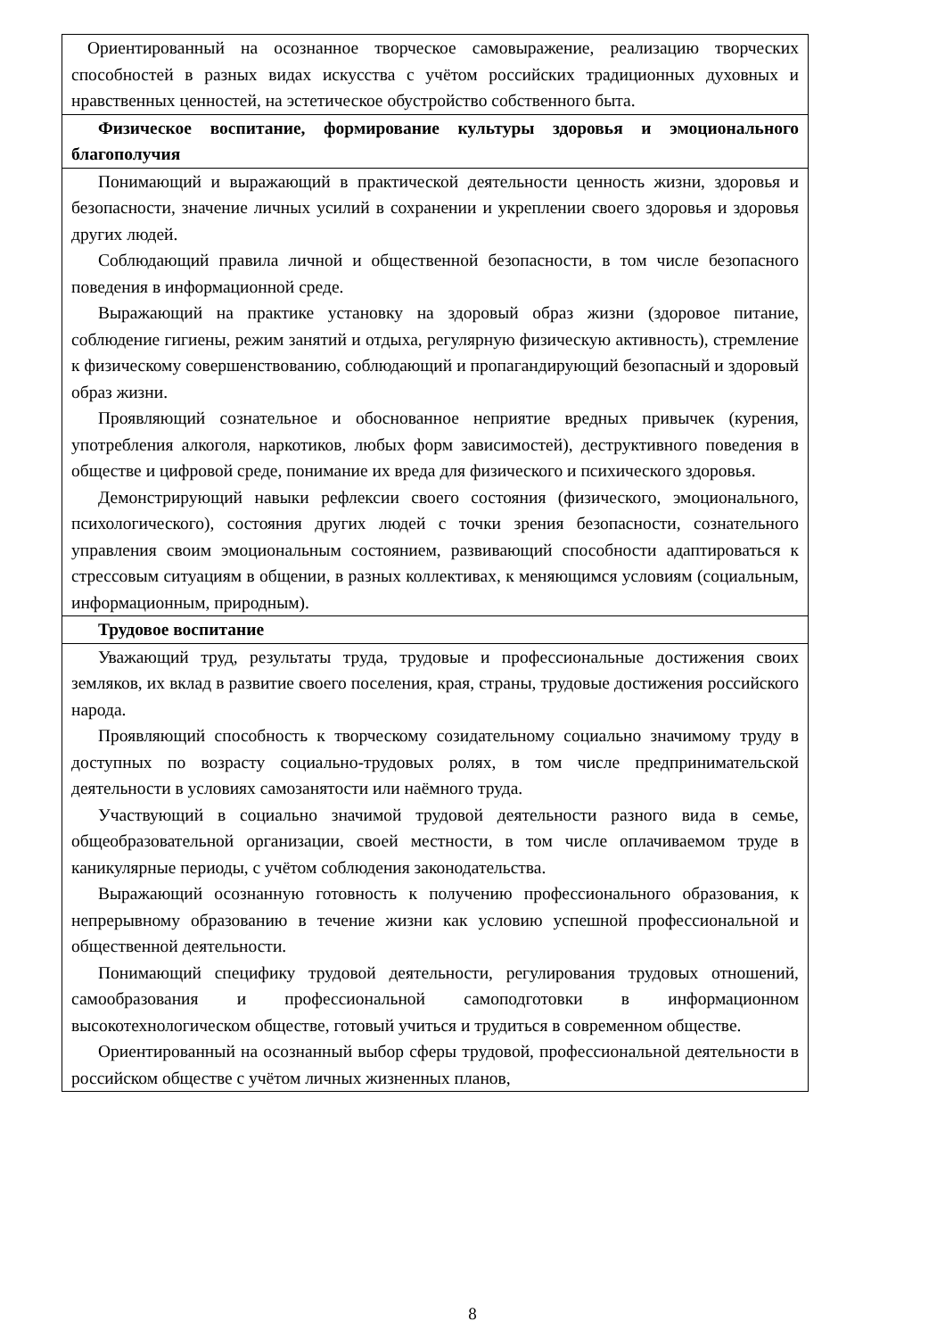| Ориентированный на осознанное творческое самовыражение, реализацию творческих способностей в разных видах искусства с учётом российских традиционных духовных и нравственных ценностей, на эстетическое обустройство собственного быта. |
| Физическое воспитание, формирование культуры здоровья и эмоционального благополучия |
| Понимающий и выражающий в практической деятельности ценность жизни, здоровья и безопасности, значение личных усилий в сохранении и укреплении своего здоровья и здоровья других людей. Соблюдающий правила личной и общественной безопасности, в том числе безопасного поведения в информационной среде. Выражающий на практике установку на здоровый образ жизни (здоровое питание, соблюдение гигиены, режим занятий и отдыха, регулярную физическую активность), стремление к физическому совершенствованию, соблюдающий и пропагандирующий безопасный и здоровый образ жизни. Проявляющий сознательное и обоснованное неприятие вредных привычек (курения, употребления алкоголя, наркотиков, любых форм зависимостей), деструктивного поведения в обществе и цифровой среде, понимание их вреда для физического и психического здоровья. Демонстрирующий навыки рефлексии своего состояния (физического, эмоционального, психологического), состояния других людей с точки зрения безопасности, сознательного управления своим эмоциональным состоянием, развивающий способности адаптироваться к стрессовым ситуациям в общении, в разных коллективах, к меняющимся условиям (социальным, информационным, природным). |
| Трудовое воспитание |
| Уважающий труд, результаты труда, трудовые и профессиональные достижения своих земляков, их вклад в развитие своего поселения, края, страны, трудовые достижения российского народа. Проявляющий способность к творческому созидательному социально значимому труду в доступных по возрасту социально-трудовых ролях, в том числе предпринимательской деятельности в условиях самозанятости или наёмного труда. Участвующий в социально значимой трудовой деятельности разного вида в семье, общеобразовательной организации, своей местности, в том числе оплачиваемом труде в каникулярные периоды, с учётом соблюдения законодательства. Выражающий осознанную готовность к получению профессионального образования, к непрерывному образованию в течение жизни как условию успешной профессиональной и общественной деятельности. Понимающий специфику трудовой деятельности, регулирования трудовых отношений, самообразования и профессиональной самоподготовки в информационном высокотехнологическом обществе, готовый учиться и трудиться в современном обществе. Ориентированный на осознанный выбор сферы трудовой, профессиональной деятельности в российском обществе с учётом личных жизненных планов, |
8